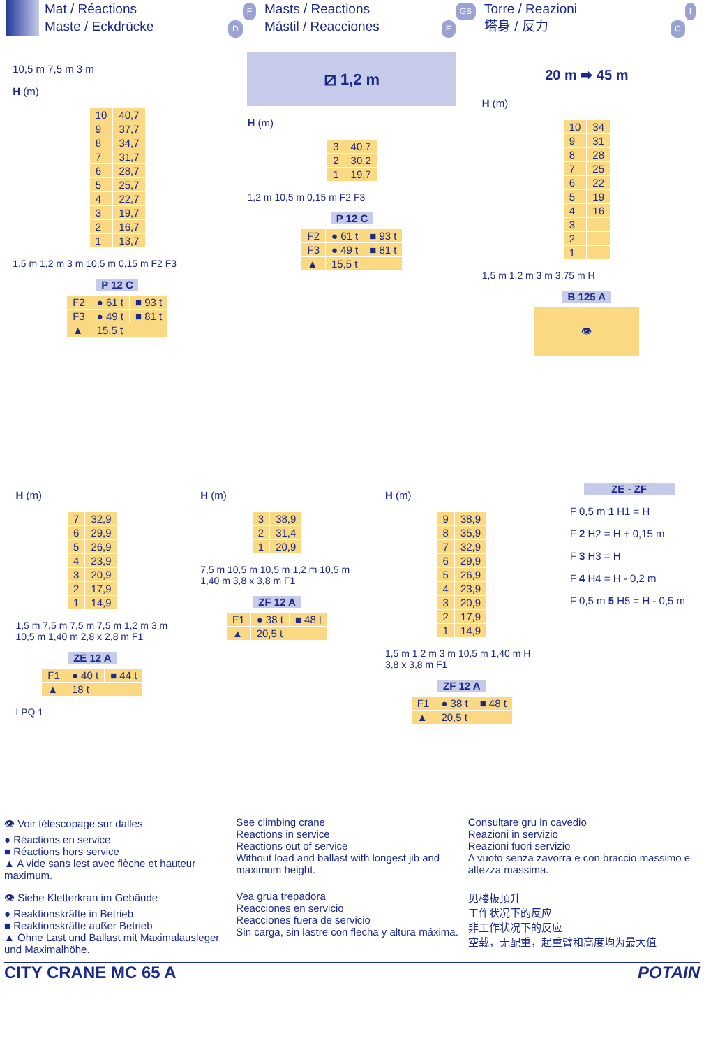Mat / Réactions F
Maste / Eckdrücke D
Masts / Reactions GB
Mástil / Reacciones E
Torre / Reazioni I
塔身 / 反力 C
10,5 m 7,5 m 3 m
H (m)
| 10 | 40,7 |
| 9 | 37,7 |
| 8 | 34,7 |
| 7 | 31,7 |
| 6 | 28,7 |
| 5 | 25,7 |
| 4 | 22,7 |
| 3 | 19,7 |
| 2 | 16,7 |
| 1 | 13,7 |
1,5 m 1,2 m 3 m 10,5 m 0,15 m F2 F3
P 12 C
| F2 | ● 61 t | ■ 93 t |
| F3 | ● 49 t | ■ 81 t |
| ▲ | 15,5 t | |
⧄ 1,2 m
H (m)
| 3 | 40,7 |
| 2 | 30,2 |
| 1 | 19,7 |
1,2 m 10,5 m 0,15 m F2 F3
P 12 C
| F2 | ● 61 t | ■ 93 t |
| F3 | ● 49 t | ■ 81 t |
| ▲ | 15,5 t | |
20 m ➡ 45 m
H (m)
| 10 | 34 |
| 9 | 31 |
| 8 | 28 |
| 7 | 25 |
| 6 | 22 |
| 5 | 19 |
| 4 | 16 |
| 3 | |
| 2 | |
| 1 | |
1,5 m 1,2 m 3 m 3,75 m H
B 125 A
👁
H (m)
| 7 | 32,9 |
| 6 | 29,9 |
| 5 | 26,9 |
| 4 | 23,9 |
| 3 | 20,9 |
| 2 | 17,9 |
| 1 | 14,9 |
1,5 m 7,5 m 7,5 m 7,5 m 1,2 m 3 m 10,5 m 1,40 m 2,8 x 2,8 m F1
ZE 12 A
| F1 | ● 40 t | ■ 44 t |
| ▲ | 18 t | |
LPQ 1
H (m)
| 3 | 38,9 |
| 2 | 31,4 |
| 1 | 20,9 |
7,5 m 10,5 m 10,5 m 1,2 m 10,5 m 1,40 m 3,8 x 3,8 m F1
ZF 12 A
| F1 | ● 38 t | ■ 48 t |
| ▲ | 20,5 t | |
H (m)
| 9 | 38,9 |
| 8 | 35,9 |
| 7 | 32,9 |
| 6 | 29,9 |
| 5 | 26,9 |
| 4 | 23,9 |
| 3 | 20,9 |
| 2 | 17,9 |
| 1 | 14,9 |
1,5 m 1,2 m 3 m 10,5 m 1,40 m H 3,8 x 3,8 m F1
ZF 12 A
| F1 | ● 38 t | ■ 48 t |
| ▲ | 20,5 t | |
ZE - ZF
F 0,5 m 1 H1 = H
F 2 H2 = H + 0,15 m
F 3 H3 = H
F 4 H4 = H - 0,2 m
F 0,5 m 5 H5 = H - 0,5 m
👁 Voir télescopage sur dalles
● Réactions en service
■ Réactions hors service
▲ A vide sans lest avec flèche et hauteur maximum.
See climbing crane
Reactions in service
Reactions out of service
Without load and ballast with longest jib and maximum height.
Consultare gru in cavedio
Reazioni in servizio
Reazioni fuori servizio
A vuoto senza zavorra e con braccio massimo e altezza massima.
👁 Siehe Kletterkran im Gebäude
● Reaktionskräfte in Betrieb
■ Reaktionskräfte außer Betrieb
▲ Ohne Last und Ballast mit Maximalausleger und Maximalhöhe.
Vea grua trepadora
Reacciones en servicio
Reacciones fuera de servicio
Sin carga, sin lastre con flecha y altura máxima.
见楼板顶升
工作状况下的反应
非工作状况下的反应
空载，无配重，起重臂和高度均为最大值
CITY CRANE MC 65 A POTAIN